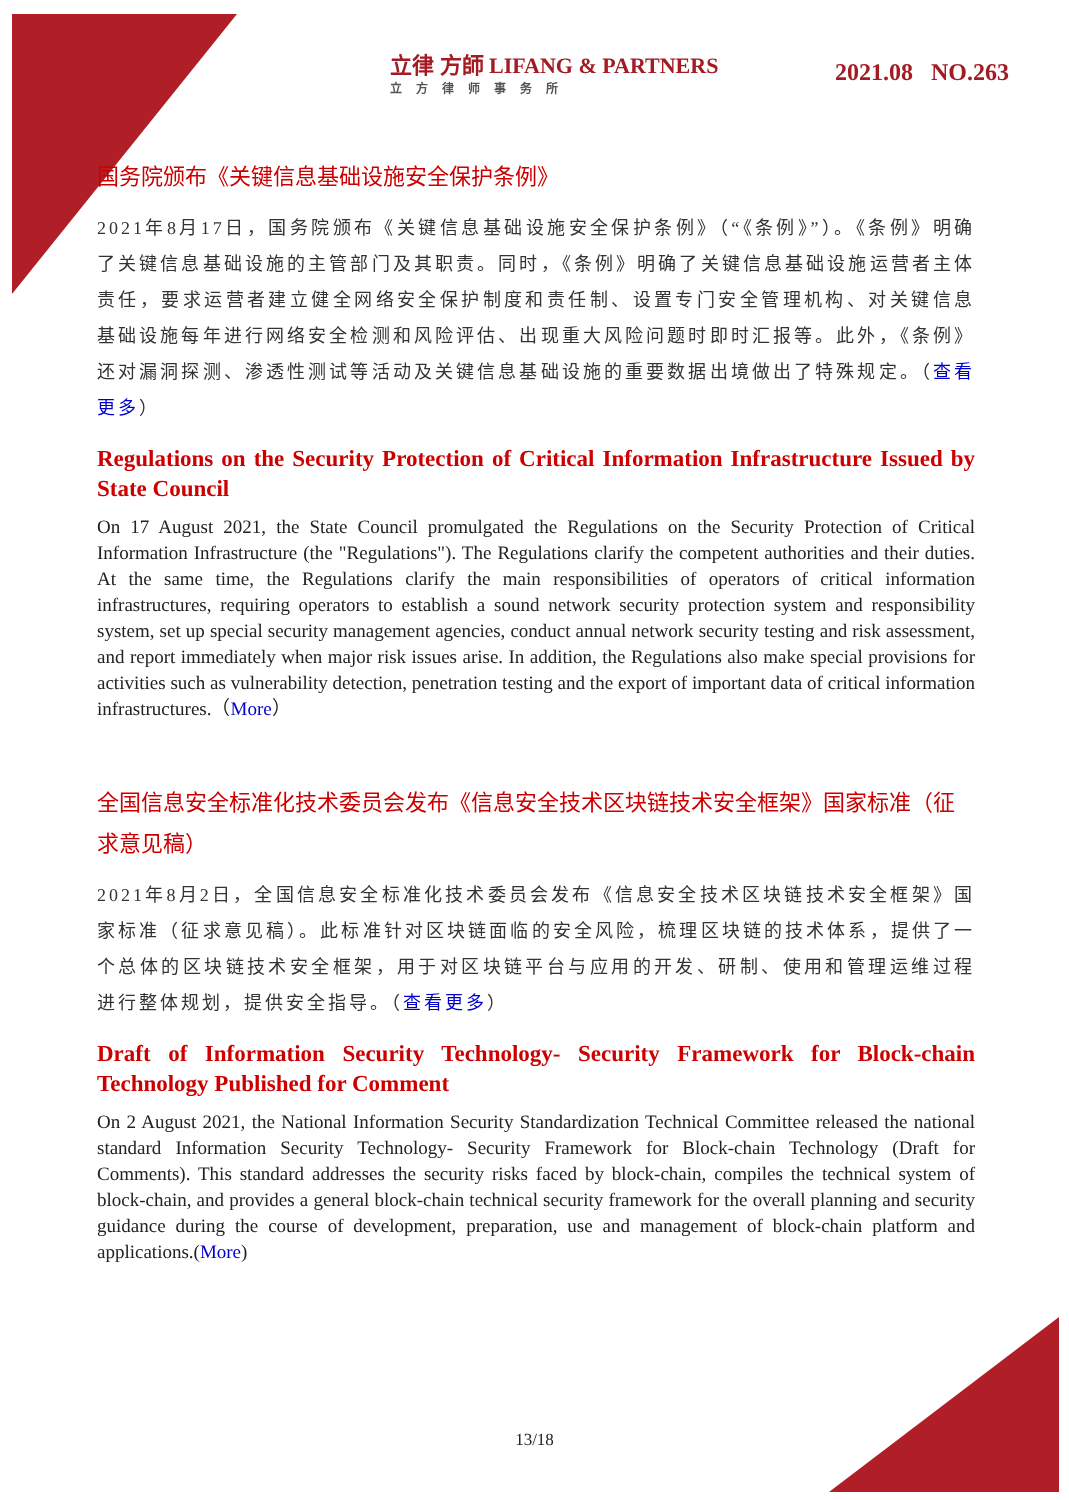立律 方師 LIFANG & PARTNERS
立方律师事务所
2021.08 NO.263
国务院颁布《关键信息基础设施安全保护条例》
2021年8月17日，国务院颁布《关键信息基础设施安全保护条例》（“《条例》”）。《条例》明确了关键信息基础设施的主管部门及其职责。同时，《条例》明确了关键信息基础设施运营者主体责任，要求运营者建立健全网络安全保护制度和责任制、设置专门安全管理机构、对关键信息基础设施每年进行网络安全检测和风险评估、出现重大风险问题时即时汇报等。此外，《条例》还对漏洞探测、渗透性测试等活动及关键信息基础设施的重要数据出境做出了特殊规定。（查看更多）
Regulations on the Security Protection of Critical Information Infrastructure Issued by State Council
On 17 August 2021, the State Council promulgated the Regulations on the Security Protection of Critical Information Infrastructure (the "Regulations"). The Regulations clarify the competent authorities and their duties. At the same time, the Regulations clarify the main responsibilities of operators of critical information infrastructures, requiring operators to establish a sound network security protection system and responsibility system, set up special security management agencies, conduct annual network security testing and risk assessment, and report immediately when major risk issues arise. In addition, the Regulations also make special provisions for activities such as vulnerability detection, penetration testing and the export of important data of critical information infrastructures.（More）
全国信息安全标准化技术委员会发布《信息安全技术区块链技术安全框架》国家标准（征求意见稿）
2021年8月2日，全国信息安全标准化技术委员会发布《信息安全技术区块链技术安全框架》国家标准（征求意见稿）。此标准针对区块链面临的安全风险，梳理区块链的技术体系，提供了一个总体的区块链技术安全框架，用于对区块链平台与应用的开发、研制、使用和管理运维过程进行整体规划，提供安全指导。（查看更多）
Draft of Information Security Technology- Security Framework for Block-chain Technology Published for Comment
On 2 August 2021, the National Information Security Standardization Technical Committee released the national standard Information Security Technology- Security Framework for Block-chain Technology (Draft for Comments). This standard addresses the security risks faced by block-chain, compiles the technical system of block-chain, and provides a general block-chain technical security framework for the overall planning and security guidance during the course of development, preparation, use and management of block-chain platform and applications.(More)
13/18